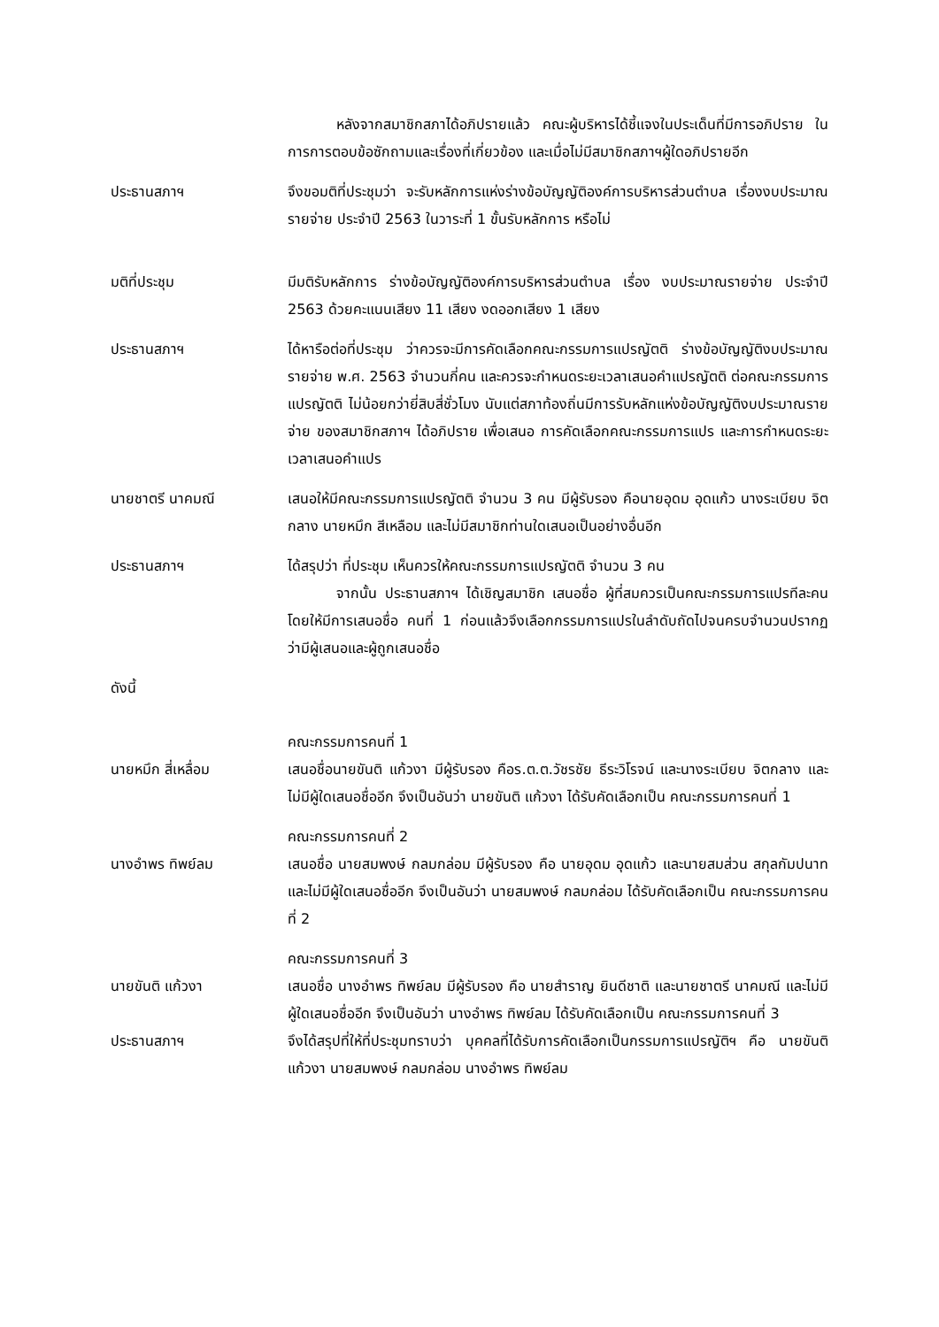หลังจากสมาชิกสภาได้อภิปรายแล้ว คณะผู้บริหารได้ชี้แจงในประเด็นที่มีการอภิปราย ในการการตอบข้อซักถามและเรื่องที่เกี่ยวข้อง และเมื่อไม่มีสมาชิกสภาฯผู้ใดอภิปรายอีก
ประธานสภาฯ จึงขอมติที่ประชุมว่า จะรับหลักการแห่งร่างข้อบัญญัติองค์การบริหารส่วนตำบล เรื่องงบประมาณรายจ่าย ประจำปี 2563 ในวาระที่ 1 ขั้นรับหลักการ หรือไม่
มติที่ประชุม มีมติรับหลักการ ร่างข้อบัญญัติองค์การบริหารส่วนตำบล เรื่อง งบประมาณรายจ่าย ประจำปี 2563 ด้วยคะแนนเสียง 11 เสียง งดออกเสียง 1 เสียง
ประธานสภาฯ ได้หารือต่อที่ประชุม ว่าควรจะมีการคัดเลือกคณะกรรมการแปรญัตติ ร่างข้อบัญญัติงบประมาณรายจ่าย พ.ศ. 2563 จำนวนกี่คน และควรจะกำหนดระยะเวลาเสนอคำแปรญัตติ ต่อคณะกรรมการแปรญัตติ ไม่น้อยกว่ายี่สิบสี่ชั่วโมง นับแต่สภาท้องถิ่นมีการรับหลักแห่งข้อบัญญัติงบประมาณรายจ่าย ของสมาชิกสภาฯ ได้อภิปราย เพื่อเสนอ การคัดเลือกคณะกรรมการแปร และการกำหนดระยะเวลาเสนอคำแปร
นายชาตรี นาคมณี เสนอให้มีคณะกรรมการแปรญัตติ จำนวน 3 คน มีผู้รับรอง คือนายอุดม อุดแก้ว นางระเบียบ จิตกลาง นายหมึก สีเหลือม และไม่มีสมาชิกท่านใดเสนอเป็นอย่างอื่นอีก
ประธานสภาฯ ได้สรุปว่า ที่ประชุม เห็นควรให้คณะกรรมการแปรญัตติ จำนวน 3 คน
จากนั้น ประธานสภาฯ ได้เชิญสมาชิก เสนอชื่อ ผู้ที่สมควรเป็นคณะกรรมการแปรทีละคน โดยให้มีการเสนอชื่อ คนที่ 1 ก่อนแล้วจึงเลือกกรรมการแปรในลำดับถัดไปจนครบจำนวนปรากฏว่ามีผู้เสนอและผู้ถูกเสนอชื่อ
ดังนี้
คณะกรรมการคนที่ 1
นายหมึก สี่เหลื่อม เสนอชื่อนายขันติ แก้วงา มีผู้รับรอง คือร.ต.ต.วัชรชัย ธีระวิโรจน์ และนางระเบียบ จิตกลาง และไม่มีผู้ใดเสนอชื่ออีก จึงเป็นอันว่า นายขันติ แก้วงา ได้รับคัดเลือกเป็น คณะกรรมการคนที่ 1
คณะกรรมการคนที่ 2
นางอำพร ทิพย์ลม เสนอชื่อ นายสมพงษ์ กลมกล่อม มีผู้รับรอง คือ นายอุดม อุดแก้ว และนายสมส่วน สกุลกัมปนาท และไม่มีผู้ใดเสนอชื่ออีก จึงเป็นอันว่า นายสมพงษ์ กลมกล่อม ได้รับคัดเลือกเป็น คณะกรรมการคนที่ 2
คณะกรรมการคนที่ 3
นายขันติ แก้วงา เสนอชื่อ นางอำพร ทิพย์ลม มีผู้รับรอง คือ นายสำราญ ยินดีชาติ และนายชาตรี นาคมณี และไม่มีผู้ใดเสนอชื่ออีก จึงเป็นอันว่า นางอำพร ทิพย์ลม ได้รับคัดเลือกเป็น คณะกรรมการคนที่ 3
ประธานสภาฯ จึงได้สรุปที่ให้ที่ประชุมทราบว่า บุคคลที่ได้รับการคัดเลือกเป็นกรรมการแปรญัติฯ คือ นายขันติ แก้วงา นายสมพงษ์ กลมกล่อม นางอำพร ทิพย์ลม